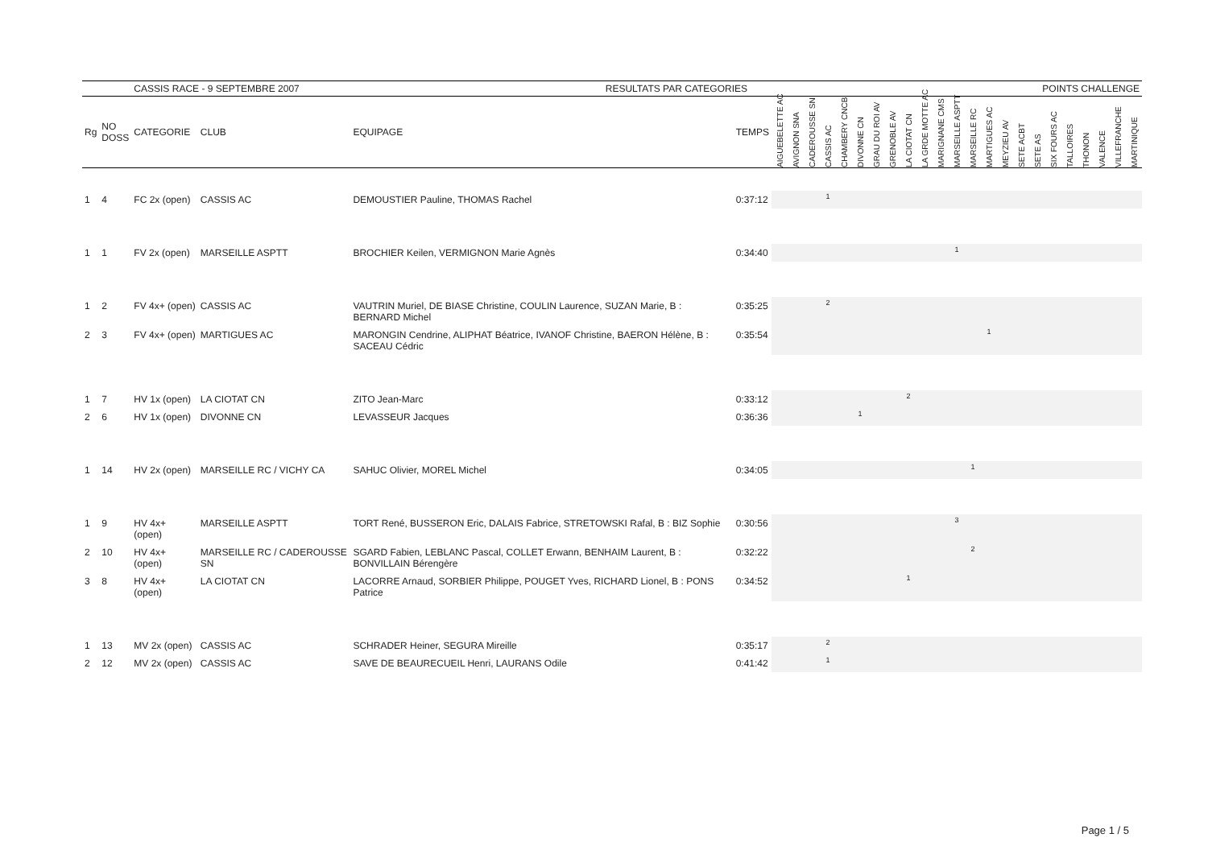| | | CASSIS RACE - 9 SEPTEMBRE 2007 | | RESULTATS PAR CATEGORIES | | POINTS CHALLENGE | | | | | | | | | | | | | | | | | | | | | | |
| Rg | NO DOSS | CATEGORIE | CLUB | EQUIPAGE | TEMPS | AIGUEBELETTE AC | AVIGNON SNA | CADEROUSSE SN | CASSIS AC | CHAMBERY CNCB | DIVONNE CN | GRAU DU ROI AV | GRENOBLE AV | LA CIOTAT CN | LA GRDE MOTTE AC | MARIGNANE CMS | MARSEILLE ASPTT | MARSEILLE RC | MARTIGUES AC | MEYZIEU AV | SETE ACBT | SETE AS | SIX FOURS AC | TALLOIRES | THONON | VALENCE | VILLEFRANCHE | MARTINIQUE |
| 1 | 4 | FC 2x (open) | CASSIS AC | DEMOUSTIER Pauline, THOMAS Rachel | 0:37:12 | | | | 1 | | | | | | | | | | | | | | | | | | | |
| 1 | 1 | FV 2x (open) | MARSEILLE ASPTT | BROCHIER Keilen, VERMIGNON Marie Agnès | 0:34:40 | | | | | | | | | | | | 1 | | | | | | | | | | | |
| 1 | 2 | FV 4x+ (open) | CASSIS AC | VAUTRIN Muriel, DE BIASE Christine, COULIN Laurence, SUZAN Marie, B : BERNARD Michel | 0:35:25 | | | | 2 | | | | | | | | | | | | | | | | | | | |
| 2 | 3 | FV 4x+ (open) | MARTIGUES AC | MARONGIN Cendrine, ALIPHAT Béatrice, IVANOF Christine, BAERON Hélène, B : SACEAU Cédric | 0:35:54 | | | | | | | | | | | | | | 1 | | | | | | | | | |
| 1 | 7 | HV 1x (open) | LA CIOTAT CN | ZITO Jean-Marc | 0:33:12 | | | | | | | | | 2 | | | | | | | | | | | | | | |
| 2 | 6 | HV 1x (open) | DIVONNE CN | LEVASSEUR Jacques | 0:36:36 | | | | | | 1 | | | | | | | | | | | | | | | | | |
| 1 | 14 | HV 2x (open) | MARSEILLE RC / VICHY CA | SAHUC Olivier, MOREL Michel | 0:34:05 | | | | | | | | | | | | | 1 | | | | | | | | | | |
| 1 | 9 | HV 4x+ (open) | MARSEILLE ASPTT | TORT René, BUSSERON Eric, DALAIS Fabrice, STRETOWSKI Rafal, B : BIZ Sophie | 0:30:56 | | | | | | | | | | | | 3 | | | | | | | | | | | |
| 2 | 10 | HV 4x+ (open) | MARSEILLE RC / CADEROUSSE SN | SGARD Fabien, LEBLANC Pascal, COLLET Erwann, BENHAIM Laurent, B : BONVILLAIN Bérengère | 0:32:22 | | | | | | | | | | | | | 2 | | | | | | | | | | |
| 3 | 8 | HV 4x+ (open) | LA CIOTAT CN | LACORRE Arnaud, SORBIER Philippe, POUGET Yves, RICHARD Lionel, B : PONS Patrice | 0:34:52 | | | | | | | | | 1 | | | | | | | | | | | | | | |
| 1 | 13 | MV 2x (open) | CASSIS AC | SCHRADER Heiner, SEGURA Mireille | 0:35:17 | | | | 2 | | | | | | | | | | | | | | | | | | | |
| 2 | 12 | MV 2x (open) | CASSIS AC | SAVE DE BEAURECUEIL Henri, LAURANS Odile | 0:41:42 | | | | 1 | | | | | | | | | | | | | | | | | | | |
Page 1 / 5